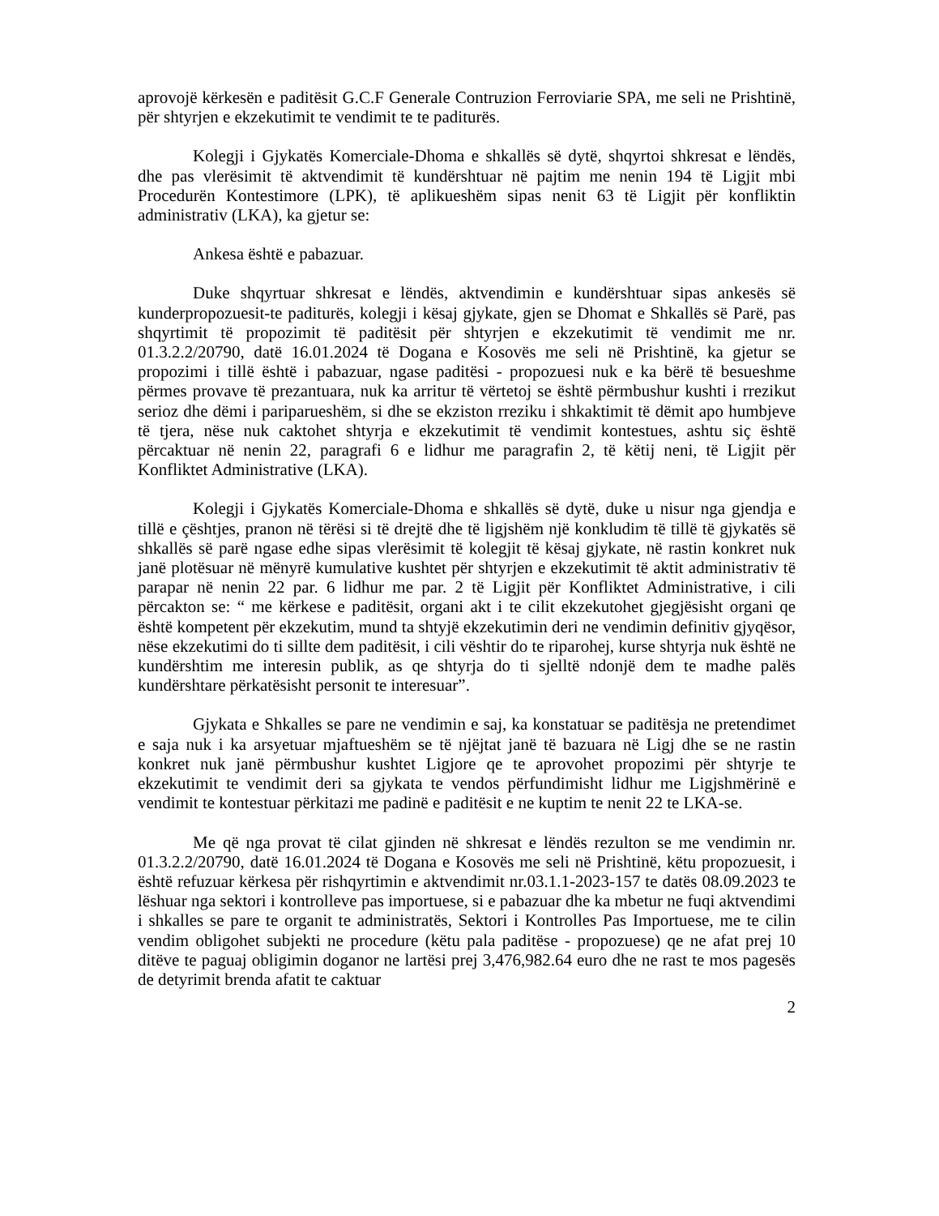aprovojë kërkesën e paditësit G.C.F Generale Contruzion Ferroviarie SPA, me seli ne Prishtinë, për shtyrjen e ekzekutimit te vendimit te te paditurës.
Kolegji i Gjykatës Komerciale-Dhoma e shkallës së dytë, shqyrtoi shkresat e lëndës, dhe pas vlerësimit të aktvendimit të kundërshtuar në pajtim me nenin 194 të Ligjit mbi Procedurën Kontestimore (LPK), të aplikueshëm sipas nenit 63 të Ligjit për konfliktin administrativ (LKA), ka gjetur se:
Ankesa është e pabazuar.
Duke shqyrtuar shkresat e lëndës, aktvendimin e kundërshtuar sipas ankesës së kunderpropozuesit-te paditurës, kolegji i kësaj gjykate, gjen se Dhomat e Shkallës së Parë, pas shqyrtimit të propozimit të paditësit për shtyrjen e ekzekutimit të vendimit me nr. 01.3.2.2/20790, datë 16.01.2024 të Dogana e Kosovës me seli në Prishtinë, ka gjetur se propozimi i tillë është i pabazuar, ngase paditësi - propozuesi nuk e ka bërë të besueshme përmes provave të prezantuara, nuk ka arritur të vërtetoj se është përmbushur kushti i rrezikut serioz dhe dëmi i pariparueshëm, si dhe se ekziston rreziku i shkaktimit të dëmit apo humbjeve të tjera, nëse nuk caktohet shtyrja e ekzekutimit të vendimit kontestues, ashtu siç është përcaktuar në nenin 22, paragrafi 6 e lidhur me paragrafin 2, të këtij neni, të Ligjit për Konfliktet Administrative (LKA).
Kolegji i Gjykatës Komerciale-Dhoma e shkallës së dytë, duke u nisur nga gjendja e tillë e çështjes, pranon në tërësi si të drejtë dhe të ligjshëm një konkludim të tillë të gjykatës së shkallës së parë ngase edhe sipas vlerësimit të kolegjit të kësaj gjykate, në rastin konkret nuk janë plotësuar në mënyrë kumulative kushtet për shtyrjen e ekzekutimit të aktit administrativ të parapar në nenin 22 par. 6 lidhur me par. 2 të Ligjit për Konfliktet Administrative, i cili përcakton se: “ me kërkese e paditësit, organi akt i te cilit ekzekutohet gjegjësisht organi qe është kompetent për ekzekutim, mund ta shtyjë ekzekutimin deri ne vendimin definitiv gjyqësor, nëse ekzekutimi do ti sillte dem paditësit, i cili vështir do te riparohej, kurse shtyrja nuk është ne kundërshtim me interesin publik, as qe shtyrja do ti sjelltë ndonjë dem te madhe palës kundërshtare përkatësisht personit te interesuar”.
Gjykata e Shkalles se pare ne vendimin e saj, ka konstatuar se paditësja ne pretendimet e saja nuk i ka arsyetuar mjaftueshëm se të njëjtat janë të bazuara në Ligj dhe se ne rastin konkret nuk janë përmbushur kushtet Ligjore qe te aprovohet propozimi për shtyrje te ekzekutimit te vendimit deri sa gjykata te vendos përfundimisht lidhur me Ligjshmërinë e vendimit te kontestuar përkitazi me padinë e paditësit e ne kuptim te nenit 22 te LKA-se.
Me që nga provat të cilat gjinden në shkresat e lëndës rezulton se me vendimin nr. 01.3.2.2/20790, datë 16.01.2024 të Dogana e Kosovës me seli në Prishtinë, këtu propozuesit, i është refuzuar kërkesa për rishqyrtimin e aktvendimit nr.03.1.1-2023-157 te datës 08.09.2023 te lëshuar nga sektori i kontrolleve pas importuese, si e pabazuar dhe ka mbetur ne fuqi aktvendimi i shkalles se pare te organit te administratës, Sektori i Kontrolles Pas Importuese, me te cilin vendim obligohet subjekti ne procedure (këtu pala paditëse - propozuese) qe ne afat prej 10 ditëve te paguaj obligimin doganor ne lartësi prej 3,476,982.64 euro dhe ne rast te mos pagesës de detyrimit brenda afatit te caktuar
2